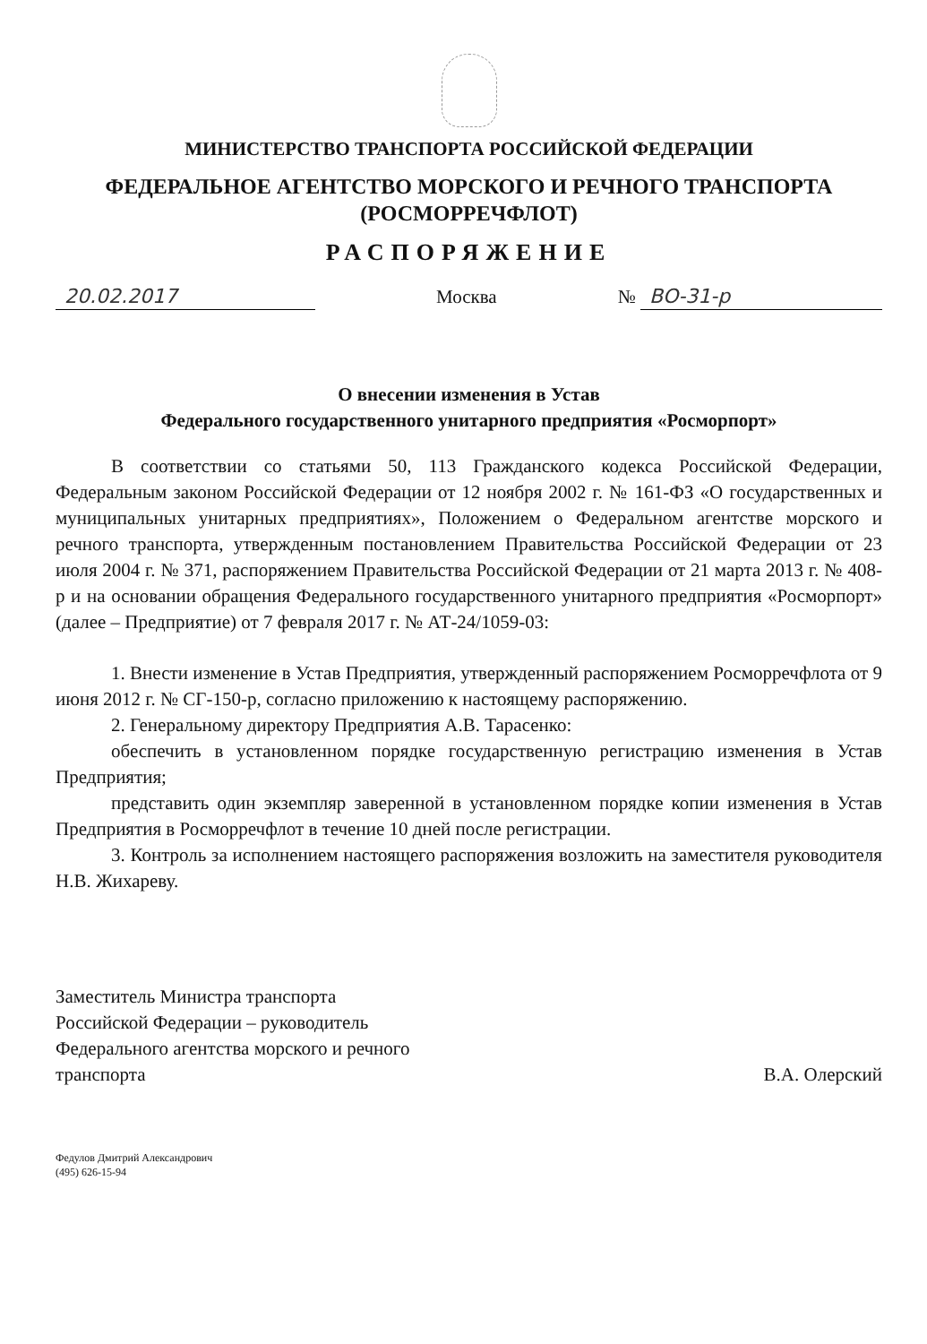МИНИСТЕРСТВО ТРАНСПОРТА РОССИЙСКОЙ ФЕДЕРАЦИИ
ФЕДЕРАЛЬНОЕ АГЕНТСТВО МОРСКОГО И РЕЧНОГО ТРАНСПОРТА
(РОСМОРРЕЧФЛОТ)
РАСПОРЯЖЕНИЕ
20.02.2017 Москва № ВО-31-р
О внесении изменения в Устав
Федерального государственного унитарного предприятия «Росморпорт»
В соответствии со статьями 50, 113 Гражданского кодекса Российской Федерации, Федеральным законом Российской Федерации от 12 ноября 2002 г. № 161-ФЗ «О государственных и муниципальных унитарных предприятиях», Положением о Федеральном агентстве морского и речного транспорта, утвержденным постановлением Правительства Российской Федерации от 23 июля 2004 г. № 371, распоряжением Правительства Российской Федерации от 21 марта 2013 г. № 408-р и на основании обращения Федерального государственного унитарного предприятия «Росморпорт» (далее – Предприятие) от 7 февраля 2017 г. № АТ-24/1059-03:
1. Внести изменение в Устав Предприятия, утвержденный распоряжением Росморречфлота от 9 июня 2012 г. № СГ-150-р, согласно приложению к настоящему распоряжению.
2. Генеральному директору Предприятия А.В. Тарасенко:
обеспечить в установленном порядке государственную регистрацию изменения в Устав Предприятия;
представить один экземпляр заверенной в установленном порядке копии изменения в Устав Предприятия в Росморречфлот в течение 10 дней после регистрации.
3. Контроль за исполнением настоящего распоряжения возложить на заместителя руководителя Н.В. Жихареву.
Заместитель Министра транспорта
Российской Федерации – руководитель
Федерального агентства морского и речного
транспорта
В.А. Олерский
Федулов Дмитрий Александрович
(495) 626-15-94